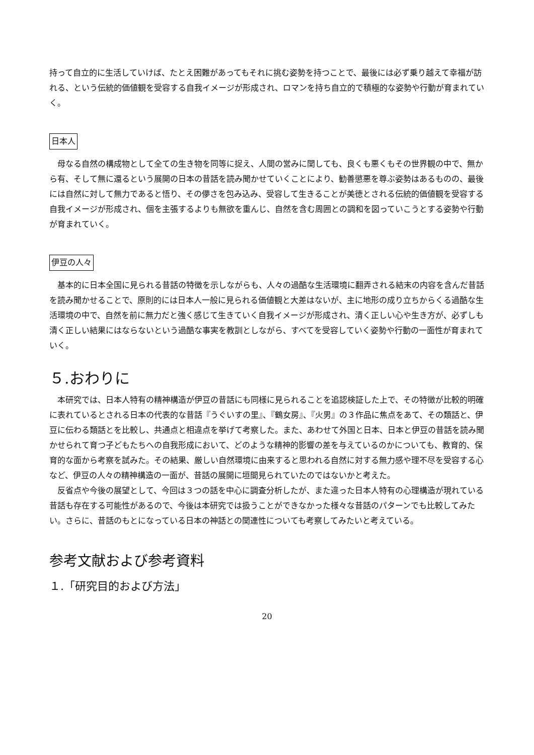持って自立的に生活していけば、たとえ困難があってもそれに挑む姿勢を持つことで、最後には必ず乗り越えて幸福が訪れる、という伝統的価値観を受容する自我イメージが形成され、ロマンを持ち自立的で積極的な姿勢や行動が育まれていく。
日本人
母なる自然の構成物として全ての生き物を同等に捉え、人間の営みに関しても、良くも悪くもその世界観の中で、無から有、そして無に還るという展開の日本の昔話を読み聞かせていくことにより、勧善懲悪を尊ぶ姿勢はあるものの、最後には自然に対して無力であると悟り、その儚さを包み込み、受容して生きることが美徳とされる伝統的価値観を受容する自我イメージが形成され、個を主張するよりも無欲を重んじ、自然を含む周囲との調和を図っていこうとする姿勢や行動が育まれていく。
伊豆の人々
基本的に日本全国に見られる昔話の特徴を示しながらも、人々の過酷な生活環境に翻弄される結末の内容を含んだ昔話を読み聞かせることで、原則的には日本人一般に見られる価値観と大差はないが、主に地形の成り立ちからくる過酷な生活環境の中で、自然を前に無力だと強く感じて生きていく自我イメージが形成され、清く正しい心や生き方が、必ずしも清く正しい結果にはならないという過酷な事実を教訓としながら、すべてを受容していく姿勢や行動の一面性が育まれていく。
５.おわりに
本研究では、日本人特有の精神構造が伊豆の昔話にも同様に見られることを追認検証した上で、その特徴が比較的明確に表れているとされる日本の代表的な昔話『うぐいすの里』、『鶴女房』、『火男』の３作品に焦点をあて、その類話と、伊豆に伝わる類話とを比較し、共通点と相違点を挙げて考察した。また、あわせて外国と日本、日本と伊豆の昔話を読み聞かせられて育つ子どもたちへの自我形成において、どのような精神的影響の差を与えているのかについても、教育的、保育的な面から考察を試みた。その結果、厳しい自然環境に由来すると思われる自然に対する無力感や理不尽を受容する心など、伊豆の人々の精神構造の一面が、昔話の展開に垣間見られていたのではないかと考えた。
反省点や今後の展望として、今回は３つの話を中心に調査分析したが、また違った日本人特有の心理構造が現れている昔話も存在する可能性があるので、今後は本研究では扱うことができなかった様々な昔話のパターンでも比較してみたい。さらに、昔話のもとになっている日本の神話との関連性についても考察してみたいと考えている。
参考文献および参考資料
１.「研究目的および方法」
20